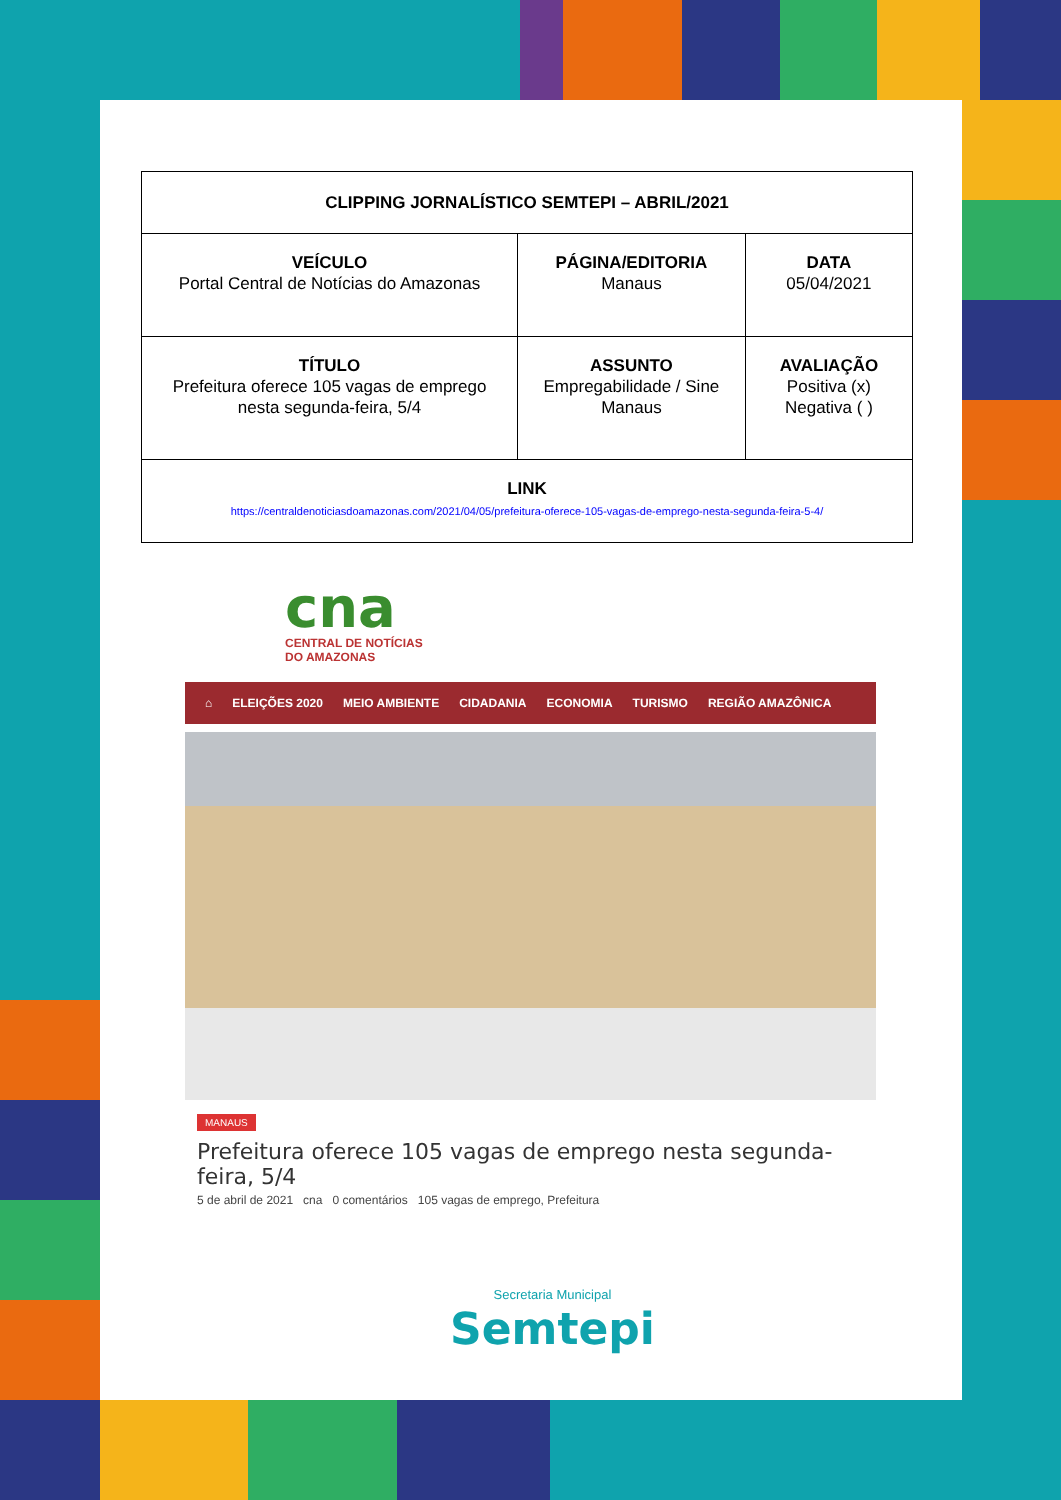| CLIPPING JORNALÍSTICO SEMTEPI – ABRIL/2021 | | |
| VEÍCULO Portal Central de Notícias do Amazonas | PÁGINA/EDITORIA Manaus | DATA 05/04/2021 |
| TÍTULO Prefeitura oferece 105 vagas de emprego nesta segunda-feira, 5/4 | ASSUNTO Empregabilidade / Sine Manaus | AVALIAÇÃO Positiva (x) Negativa ( ) |
| LINK https://centraldenoticiasdoamazonas.com/2021/04/05/prefeitura-oferece-105-vagas-de-emprego-nesta-segunda-feira-5-4/ | | |
cna
CENTRAL DE NOTÍCIAS
DO AMAZONAS
⌂ ELEIÇÕES 2020 MEIO AMBIENTE CIDADANIA ECONOMIA TURISMO REGIÃO AMAZÔNICA
MANAUS
Prefeitura oferece 105 vagas de emprego nesta segunda-feira, 5/4
5 de abril de 2021 cna 0 comentários 105 vagas de emprego, Prefeitura
Secretaria Municipal
Semtepi